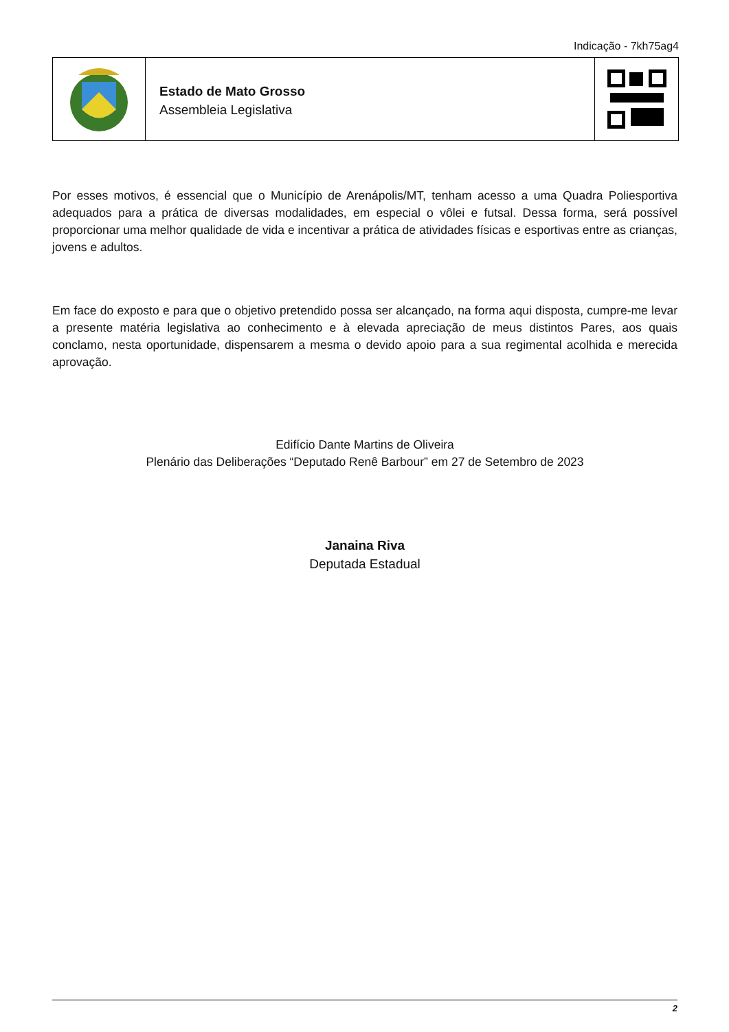Indicação - 7kh75ag4
Estado de Mato Grosso
Assembleia Legislativa
Por esses motivos, é essencial que o Município de Arenápolis/MT, tenham acesso a uma Quadra Poliesportiva adequados para a prática de diversas modalidades, em especial o vôlei e futsal. Dessa forma, será possível proporcionar uma melhor qualidade de vida e incentivar a prática de atividades físicas e esportivas entre as crianças, jovens e adultos.
Em face do exposto e para que o objetivo pretendido possa ser alcançado, na forma aqui disposta, cumpre-me levar a presente matéria legislativa ao conhecimento e à elevada apreciação de meus distintos Pares, aos quais conclamo, nesta oportunidade, dispensarem a mesma o devido apoio para a sua regimental acolhida e merecida aprovação.
Edifício Dante Martins de Oliveira
Plenário das Deliberações “Deputado Renê Barbour” em 27 de Setembro de 2023
Janaina Riva
Deputada Estadual
2